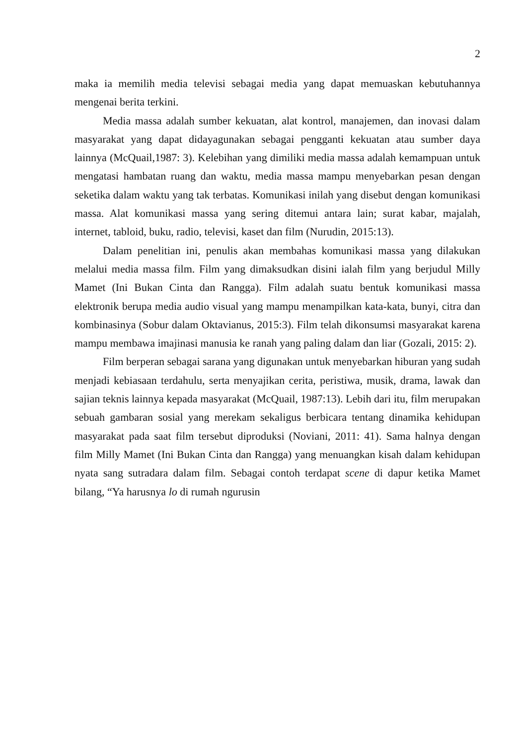2
maka ia memilih media televisi sebagai media yang dapat memuaskan kebutuhannya mengenai berita terkini.
Media massa adalah sumber kekuatan, alat kontrol, manajemen, dan inovasi dalam masyarakat yang dapat didayagunakan sebagai pengganti kekuatan atau sumber daya lainnya (McQuail,1987: 3). Kelebihan yang dimiliki media massa adalah kemampuan untuk mengatasi hambatan ruang dan waktu, media massa mampu menyebarkan pesan dengan seketika dalam waktu yang tak terbatas. Komunikasi inilah yang disebut dengan komunikasi massa. Alat komunikasi massa yang sering ditemui antara lain; surat kabar, majalah, internet, tabloid, buku, radio, televisi, kaset dan film (Nurudin, 2015:13).
Dalam penelitian ini, penulis akan membahas komunikasi massa yang dilakukan melalui media massa film. Film yang dimaksudkan disini ialah film yang berjudul Milly Mamet (Ini Bukan Cinta dan Rangga). Film adalah suatu bentuk komunikasi massa elektronik berupa media audio visual yang mampu menampilkan kata-kata, bunyi, citra dan kombinasinya (Sobur dalam Oktavianus, 2015:3). Film telah dikonsumsi masyarakat karena mampu membawa imajinasi manusia ke ranah yang paling dalam dan liar (Gozali, 2015: 2).
Film berperan sebagai sarana yang digunakan untuk menyebarkan hiburan yang sudah menjadi kebiasaan terdahulu, serta menyajikan cerita, peristiwa, musik, drama, lawak dan sajian teknis lainnya kepada masyarakat (McQuail, 1987:13). Lebih dari itu, film merupakan sebuah gambaran sosial yang merekam sekaligus berbicara tentang dinamika kehidupan masyarakat pada saat film tersebut diproduksi (Noviani, 2011: 41). Sama halnya dengan film Milly Mamet (Ini Bukan Cinta dan Rangga) yang menuangkan kisah dalam kehidupan nyata sang sutradara dalam film. Sebagai contoh terdapat scene di dapur ketika Mamet bilang, “Ya harusnya lo di rumah ngurusin